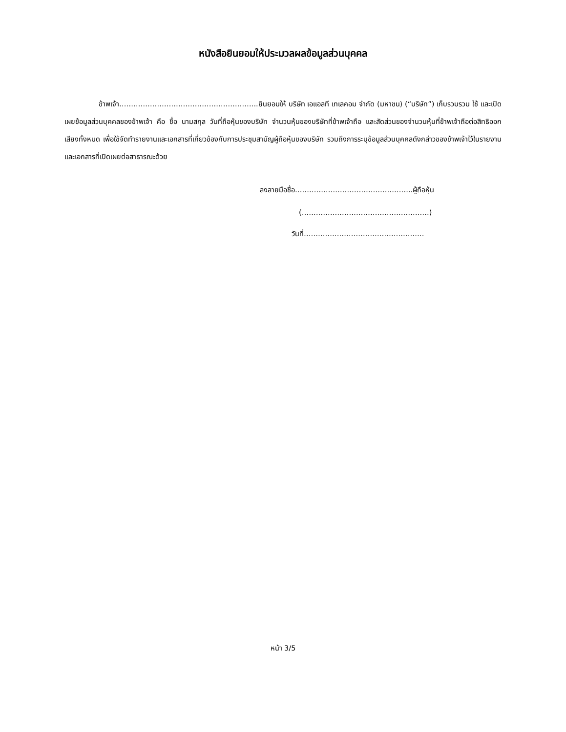หนังสือยินยอมให้ประมวลผลข้อมูลส่วนบุคคล
ข้าพเจ้า…………………………………………………..ยินยอมให้ บริษัท เอแอลที เทเลคอม จำกัด (มหาชน) (“บริษัท”) เก็บรวบรวม ใช้ และเปิดเผยข้อมูลส่วนบุคคลของข้าพเจ้า คือ ชื่อ นามสกุล วันที่ถือหุ้นของบริษัท จำนวนหุ้นของบริษัทที่ข้าพเจ้าถือ และสัดส่วนของจำนวนหุ้นที่ข้าพเจ้าถือต่อสิทธิออกเสียงทั้งหมด เพื่อใช้จัดทำรายงานและเอกสารที่เกี่ยวข้องกับการประชุมสามัญผู้ถือหุ้นของบริษัท รวมถึงการระบุข้อมูลส่วนบุคคลดังกล่าวของข้าพเจ้าไว้ในรายงานและเอกสารที่เปิดเผยต่อสาธารณะด้วย
ลงลายมือชื่อ…………………………………………..ผู้ถือหุ้น
(………………………………………………)
วันที่……………………………………………
หน้า 3/5